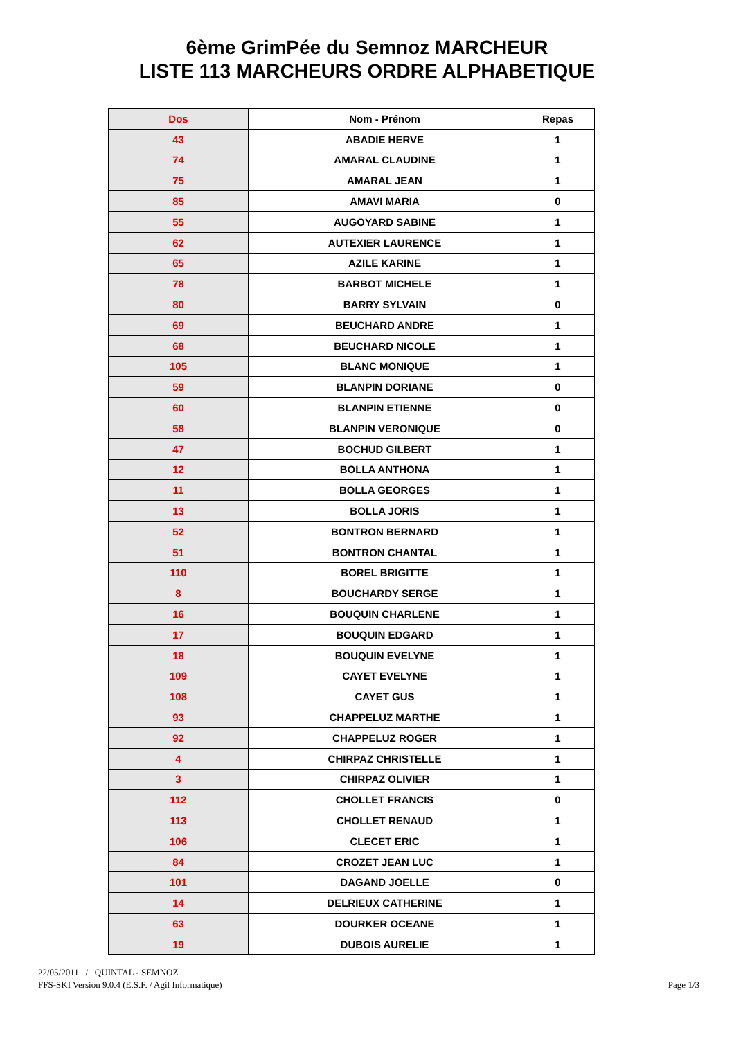6ème GrimPée du Semnoz MARCHEUR
LISTE 113 MARCHEURS ORDRE ALPHABETIQUE
| Dos | Nom - Prénom | Repas |
| --- | --- | --- |
| 43 | ABADIE HERVE | 1 |
| 74 | AMARAL CLAUDINE | 1 |
| 75 | AMARAL JEAN | 1 |
| 85 | AMAVI MARIA | 0 |
| 55 | AUGOYARD SABINE | 1 |
| 62 | AUTEXIER LAURENCE | 1 |
| 65 | AZILE KARINE | 1 |
| 78 | BARBOT MICHELE | 1 |
| 80 | BARRY SYLVAIN | 0 |
| 69 | BEUCHARD ANDRE | 1 |
| 68 | BEUCHARD NICOLE | 1 |
| 105 | BLANC MONIQUE | 1 |
| 59 | BLANPIN DORIANE | 0 |
| 60 | BLANPIN ETIENNE | 0 |
| 58 | BLANPIN VERONIQUE | 0 |
| 47 | BOCHUD GILBERT | 1 |
| 12 | BOLLA ANTHONA | 1 |
| 11 | BOLLA GEORGES | 1 |
| 13 | BOLLA JORIS | 1 |
| 52 | BONTRON BERNARD | 1 |
| 51 | BONTRON CHANTAL | 1 |
| 110 | BOREL BRIGITTE | 1 |
| 8 | BOUCHARDY SERGE | 1 |
| 16 | BOUQUIN CHARLENE | 1 |
| 17 | BOUQUIN EDGARD | 1 |
| 18 | BOUQUIN EVELYNE | 1 |
| 109 | CAYET EVELYNE | 1 |
| 108 | CAYET GUS | 1 |
| 93 | CHAPPELUZ MARTHE | 1 |
| 92 | CHAPPELUZ ROGER | 1 |
| 4 | CHIRPAZ CHRISTELLE | 1 |
| 3 | CHIRPAZ OLIVIER | 1 |
| 112 | CHOLLET FRANCIS | 0 |
| 113 | CHOLLET RENAUD | 1 |
| 106 | CLECET ERIC | 1 |
| 84 | CROZET JEAN LUC | 1 |
| 101 | DAGAND JOELLE | 0 |
| 14 | DELRIEUX CATHERINE | 1 |
| 63 | DOURKER OCEANE | 1 |
| 19 | DUBOIS AURELIE | 1 |
22/05/2011 / QUINTAL - SEMNOZ
FFS-SKI Version 9.0.4 (E.S.F. / Agil Informatique) Page 1/3